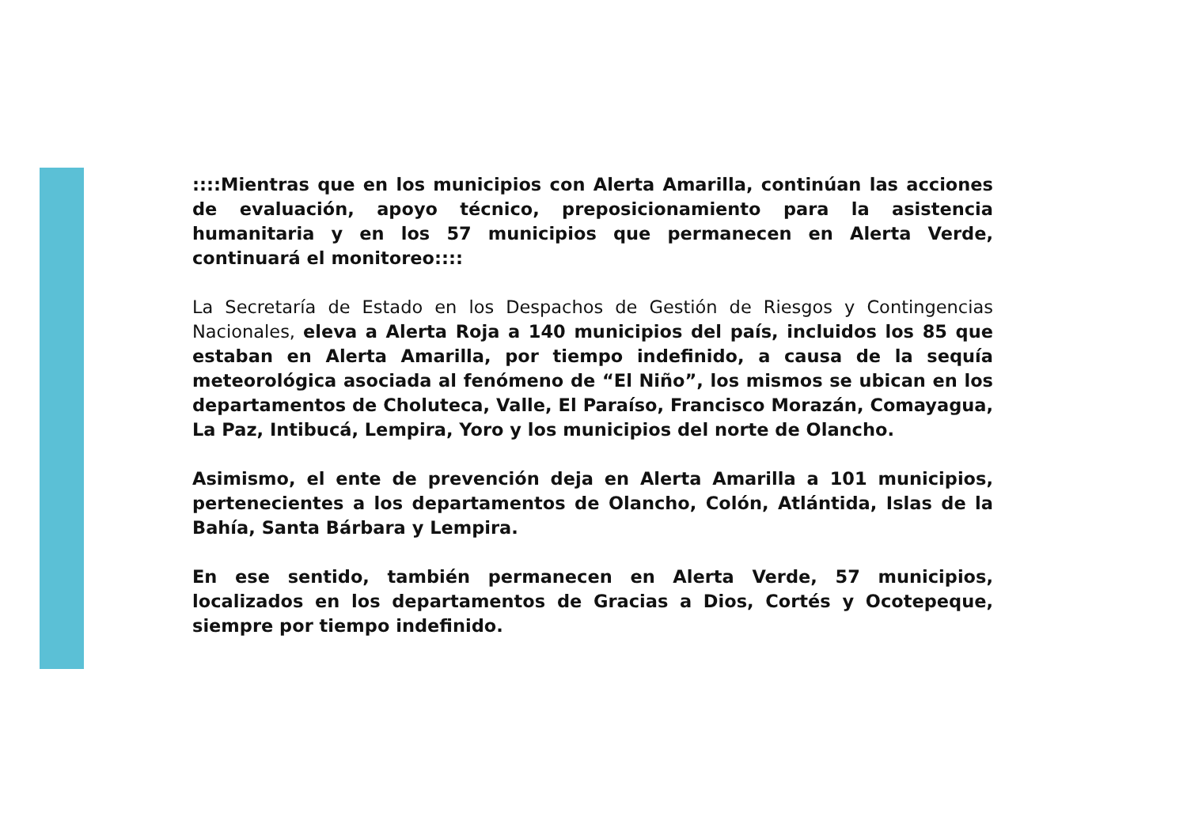::::Mientras que en los municipios con Alerta Amarilla, continúan las acciones de evaluación, apoyo técnico, preposicionamiento para la asistencia humanitaria y en los 57 municipios que permanecen en Alerta Verde, continuará el monitoreo::::
La Secretaría de Estado en los Despachos de Gestión de Riesgos y Contingencias Nacionales, eleva a Alerta Roja a 140 municipios del país, incluidos los 85 que estaban en Alerta Amarilla, por tiempo indefinido, a causa de la sequía meteorológica asociada al fenómeno de “El Niño”, los mismos se ubican en los departamentos de Choluteca, Valle, El Paraíso, Francisco Morazán, Comayagua, La Paz, Intibucá, Lempira, Yoro y los municipios del norte de Olancho.
Asimismo, el ente de prevención deja en Alerta Amarilla a 101 municipios, pertenecientes a los departamentos de Olancho, Colón, Atlántida, Islas de la Bahía, Santa Bárbara y Lempira.
En ese sentido, también permanecen en Alerta Verde, 57 municipios, localizados en los departamentos de Gracias a Dios, Cortés y Ocotepeque, siempre por tiempo indefinido.